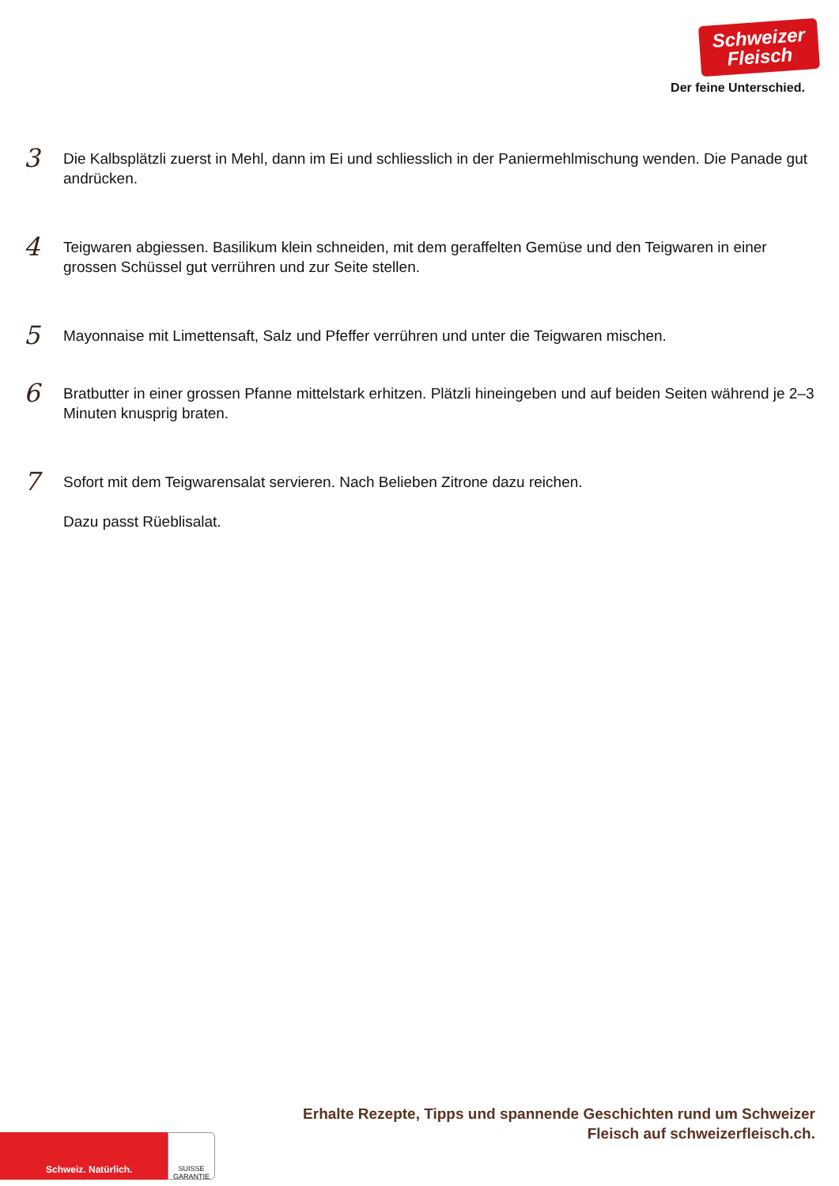Schweizer
Fleisch
Der feine Unterschied.
3
Die Kalbsplätzli zuerst in Mehl, dann im Ei und schliesslich in der Paniermehlmischung wenden. Die Panade gut andrücken.
4
Teigwaren abgiessen. Basilikum klein schneiden, mit dem geraffelten Gemüse und den Teigwaren in einer grossen Schüssel gut verrühren und zur Seite stellen.
5
Mayonnaise mit Limettensaft, Salz und Pfeffer verrühren und unter die Teigwaren mischen.
6
Bratbutter in einer grossen Pfanne mittelstark erhitzen. Plätzli hineingeben und auf beiden Seiten während je 2–3 Minuten knusprig braten.
7
Sofort mit dem Teigwarensalat servieren. Nach Belieben Zitrone dazu reichen.
Dazu passt Rüeblisalat.
Erhalte Rezepte, Tipps und spannende Geschichten rund um Schweizer
Fleisch auf schweizerfleisch.ch.
Schweiz. Natürlich.
SUISSE
GARANTIE